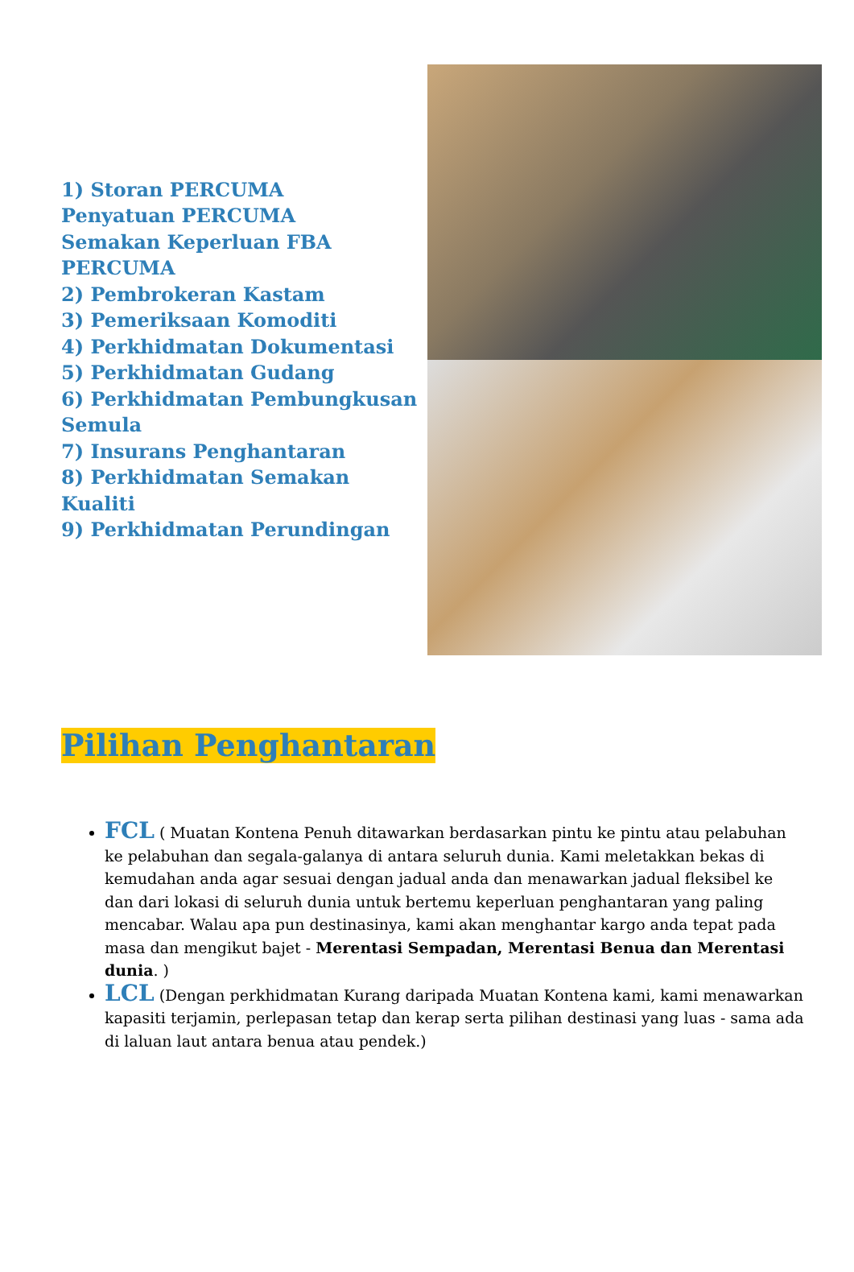1) Storan PERCUMA
Penyatuan PERCUMA
Semakan Keperluan FBA PERCUMA
2) Pembrokeran Kastam
3) Pemeriksaan Komoditi
4) Perkhidmatan Dokumentasi
5) Perkhidmatan Gudang
6) Perkhidmatan Pembungkusan Semula
7) Insurans Penghantaran
8) Perkhidmatan Semakan Kualiti
9) Perkhidmatan Perundingan
Pilihan Penghantaran
FCL ( Muatan Kontena Penuh ditawarkan berdasarkan pintu ke pintu atau pelabuhan ke pelabuhan dan segala-galanya di antara seluruh dunia. Kami meletakkan bekas di kemudahan anda agar sesuai dengan jadual anda dan menawarkan jadual fleksibel ke dan dari lokasi di seluruh dunia untuk bertemu keperluan penghantaran yang paling mencabar. Walau apa pun destinasinya, kami akan menghantar kargo anda tepat pada masa dan mengikut bajet - Merentasi Sempadan, Merentasi Benua dan Merentasi dunia. )
LCL (Dengan perkhidmatan Kurang daripada Muatan Kontena kami, kami menawarkan kapasiti terjamin, perlepasan tetap dan kerap serta pilihan destinasi yang luas - sama ada di laluan laut antara benua atau pendek.)